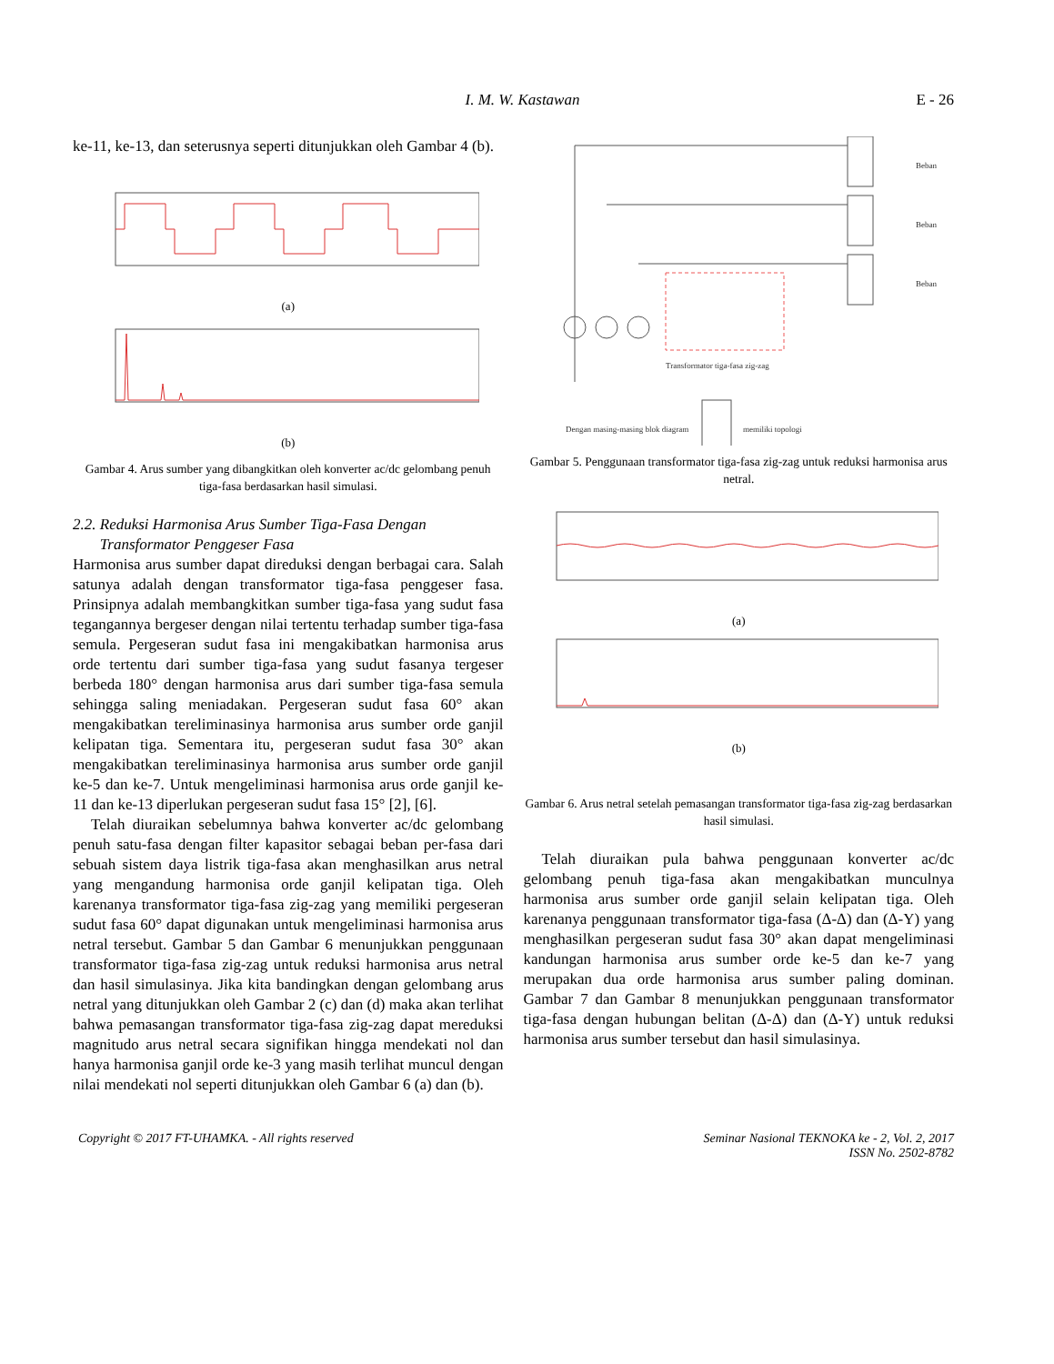I. M. W. Kastawan E - 26
ke-11, ke-13, dan seterusnya seperti ditunjukkan oleh Gambar 4 (b).
(a)
(b)
Gambar 4. Arus sumber yang dibangkitkan oleh konverter ac/dc gelombang penuh tiga-fasa berdasarkan hasil simulasi.
2.2. Reduksi Harmonisa Arus Sumber Tiga-Fasa Dengan
Transformator Penggeser Fasa
Harmonisa arus sumber dapat direduksi dengan berbagai cara. Salah satunya adalah dengan transformator tiga-fasa penggeser fasa. Prinsipnya adalah membangkitkan sumber tiga-fasa yang sudut fasa tegangannya bergeser dengan nilai tertentu terhadap sumber tiga-fasa semula. Pergeseran sudut fasa ini mengakibatkan harmonisa arus orde tertentu dari sumber tiga-fasa yang sudut fasanya tergeser berbeda 180° dengan harmonisa arus dari sumber tiga-fasa semula sehingga saling meniadakan. Pergeseran sudut fasa 60° akan mengakibatkan tereliminasinya harmonisa arus sumber orde ganjil kelipatan tiga. Sementara itu, pergeseran sudut fasa 30° akan mengakibatkan tereliminasinya harmonisa arus sumber orde ganjil ke-5 dan ke-7. Untuk mengeliminasi harmonisa arus orde ganjil ke-11 dan ke-13 diperlukan pergeseran sudut fasa 15° [2], [6].
Telah diuraikan sebelumnya bahwa konverter ac/dc gelombang penuh satu-fasa dengan filter kapasitor sebagai beban per-fasa dari sebuah sistem daya listrik tiga-fasa akan menghasilkan arus netral yang mengandung harmonisa orde ganjil kelipatan tiga. Oleh karenanya transformator tiga-fasa zig-zag yang memiliki pergeseran sudut fasa 60° dapat digunakan untuk mengeliminasi harmonisa arus netral tersebut. Gambar 5 dan Gambar 6 menunjukkan penggunaan transformator tiga-fasa zig-zag untuk reduksi harmonisa arus netral dan hasil simulasinya. Jika kita bandingkan dengan gelombang arus netral yang ditunjukkan oleh Gambar 2 (c) dan (d) maka akan terlihat bahwa pemasangan transformator tiga-fasa zig-zag dapat mereduksi magnitudo arus netral secara signifikan hingga mendekati nol dan hanya harmonisa ganjil orde ke-3 yang masih terlihat muncul dengan nilai mendekati nol seperti ditunjukkan oleh Gambar 6 (a) dan (b).
Beban
Beban
Beban
Transformator tiga-fasa zig-zag
Dengan masing-masing blok diagram
memiliki topologi
Gambar 5. Penggunaan transformator tiga-fasa zig-zag untuk reduksi harmonisa arus netral.
(a)
(b)
Gambar 6. Arus netral setelah pemasangan transformator tiga-fasa zig-zag berdasarkan hasil simulasi.
Telah diuraikan pula bahwa penggunaan konverter ac/dc gelombang penuh tiga-fasa akan mengakibatkan munculnya harmonisa arus sumber orde ganjil selain kelipatan tiga. Oleh karenanya penggunaan transformator tiga-fasa (Δ-Δ) dan (Δ-Y) yang menghasilkan pergeseran sudut fasa 30° akan dapat mengeliminasi kandungan harmonisa arus sumber orde ke-5 dan ke-7 yang merupakan dua orde harmonisa arus sumber paling dominan. Gambar 7 dan Gambar 8 menunjukkan penggunaan transformator tiga-fasa dengan hubungan belitan (Δ-Δ) dan (Δ-Y) untuk reduksi harmonisa arus sumber tersebut dan hasil simulasinya.
Copyright © 2017 FT-UHAMKA. - All rights reserved Seminar Nasional TEKNOKA ke - 2, Vol. 2, 2017
ISSN No. 2502-8782